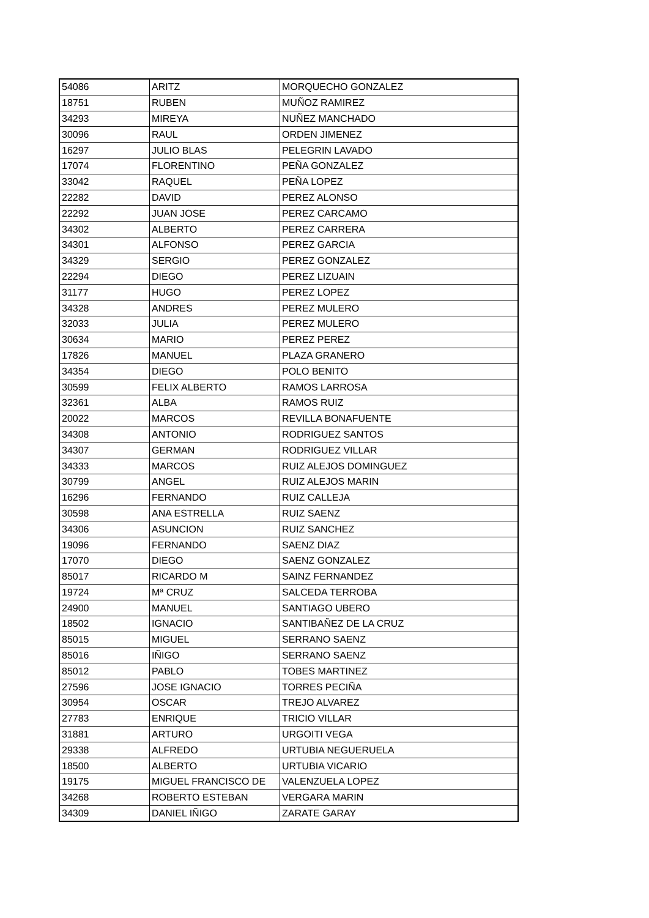| 54086 | ARITZ | MORQUECHO GONZALEZ |
| 18751 | RUBEN | MUÑOZ RAMIREZ |
| 34293 | MIREYA | NUÑEZ MANCHADO |
| 30096 | RAUL | ORDEN JIMENEZ |
| 16297 | JULIO BLAS | PELEGRIN LAVADO |
| 17074 | FLORENTINO | PEÑA GONZALEZ |
| 33042 | RAQUEL | PEÑA LOPEZ |
| 22282 | DAVID | PEREZ ALONSO |
| 22292 | JUAN JOSE | PEREZ CARCAMO |
| 34302 | ALBERTO | PEREZ CARRERA |
| 34301 | ALFONSO | PEREZ GARCIA |
| 34329 | SERGIO | PEREZ GONZALEZ |
| 22294 | DIEGO | PEREZ LIZUAIN |
| 31177 | HUGO | PEREZ LOPEZ |
| 34328 | ANDRES | PEREZ MULERO |
| 32033 | JULIA | PEREZ MULERO |
| 30634 | MARIO | PEREZ PEREZ |
| 17826 | MANUEL | PLAZA GRANERO |
| 34354 | DIEGO | POLO BENITO |
| 30599 | FELIX ALBERTO | RAMOS LARROSA |
| 32361 | ALBA | RAMOS RUIZ |
| 20022 | MARCOS | REVILLA BONAFUENTE |
| 34308 | ANTONIO | RODRIGUEZ SANTOS |
| 34307 | GERMAN | RODRIGUEZ VILLAR |
| 34333 | MARCOS | RUIZ ALEJOS DOMINGUEZ |
| 30799 | ANGEL | RUIZ ALEJOS MARIN |
| 16296 | FERNANDO | RUIZ CALLEJA |
| 30598 | ANA ESTRELLA | RUIZ SAENZ |
| 34306 | ASUNCION | RUIZ SANCHEZ |
| 19096 | FERNANDO | SAENZ DIAZ |
| 17070 | DIEGO | SAENZ GONZALEZ |
| 85017 | RICARDO M | SAINZ FERNANDEZ |
| 19724 | Mª CRUZ | SALCEDA TERROBA |
| 24900 | MANUEL | SANTIAGO UBERO |
| 18502 | IGNACIO | SANTIBAÑEZ DE LA CRUZ |
| 85015 | MIGUEL | SERRANO SAENZ |
| 85016 | IÑIGO | SERRANO SAENZ |
| 85012 | PABLO | TOBES MARTINEZ |
| 27596 | JOSE IGNACIO | TORRES PECIÑA |
| 30954 | OSCAR | TREJO ALVAREZ |
| 27783 | ENRIQUE | TRICIO VILLAR |
| 31881 | ARTURO | URGOITI VEGA |
| 29338 | ALFREDO | URTUBIA NEGUERUELA |
| 18500 | ALBERTO | URTUBIA VICARIO |
| 19175 | MIGUEL FRANCISCO DE | VALENZUELA LOPEZ |
| 34268 | ROBERTO ESTEBAN | VERGARA MARIN |
| 34309 | DANIEL IÑIGO | ZARATE GARAY |